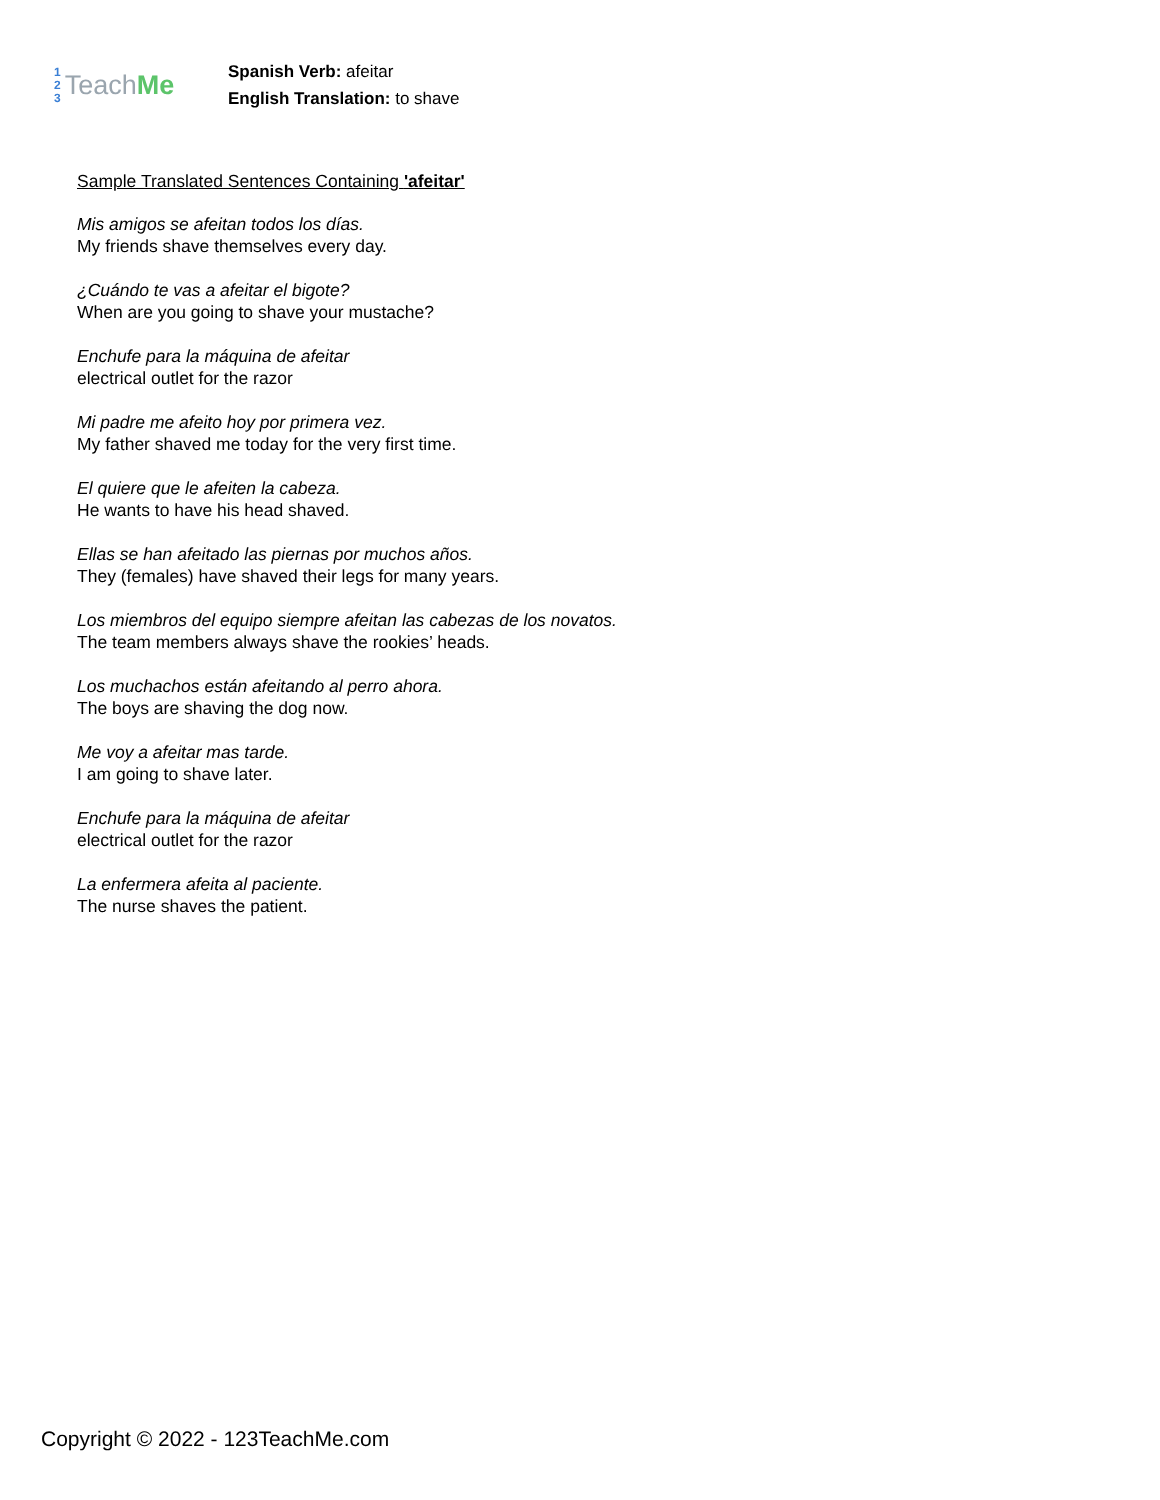1
2
3
Teach Me
Spanish Verb: afeitar
English Translation: to shave
Sample Translated Sentences Containing 'afeitar'
Mis amigos se afeitan todos los días.
My friends shave themselves every day.
¿Cuándo te vas a afeitar el bigote?
When are you going to shave your mustache?
Enchufe para la máquina de afeitar
electrical outlet for the razor
Mi padre me afeito hoy por primera vez.
My father shaved me today for the very first time.
El quiere que le afeiten la cabeza.
He wants to have his head shaved.
Ellas se han afeitado las piernas por muchos años.
They (females) have shaved their legs for many years.
Los miembros del equipo siempre afeitan las cabezas de los novatos.
The team members always shave the rookies’ heads.
Los muchachos están afeitando al perro ahora.
The boys are shaving the dog now.
Me voy a afeitar mas tarde.
I am going to shave later.
Enchufe para la máquina de afeitar
electrical outlet for the razor
La enfermera afeita al paciente.
The nurse shaves the patient.
Copyright © 2022 - 123TeachMe.com